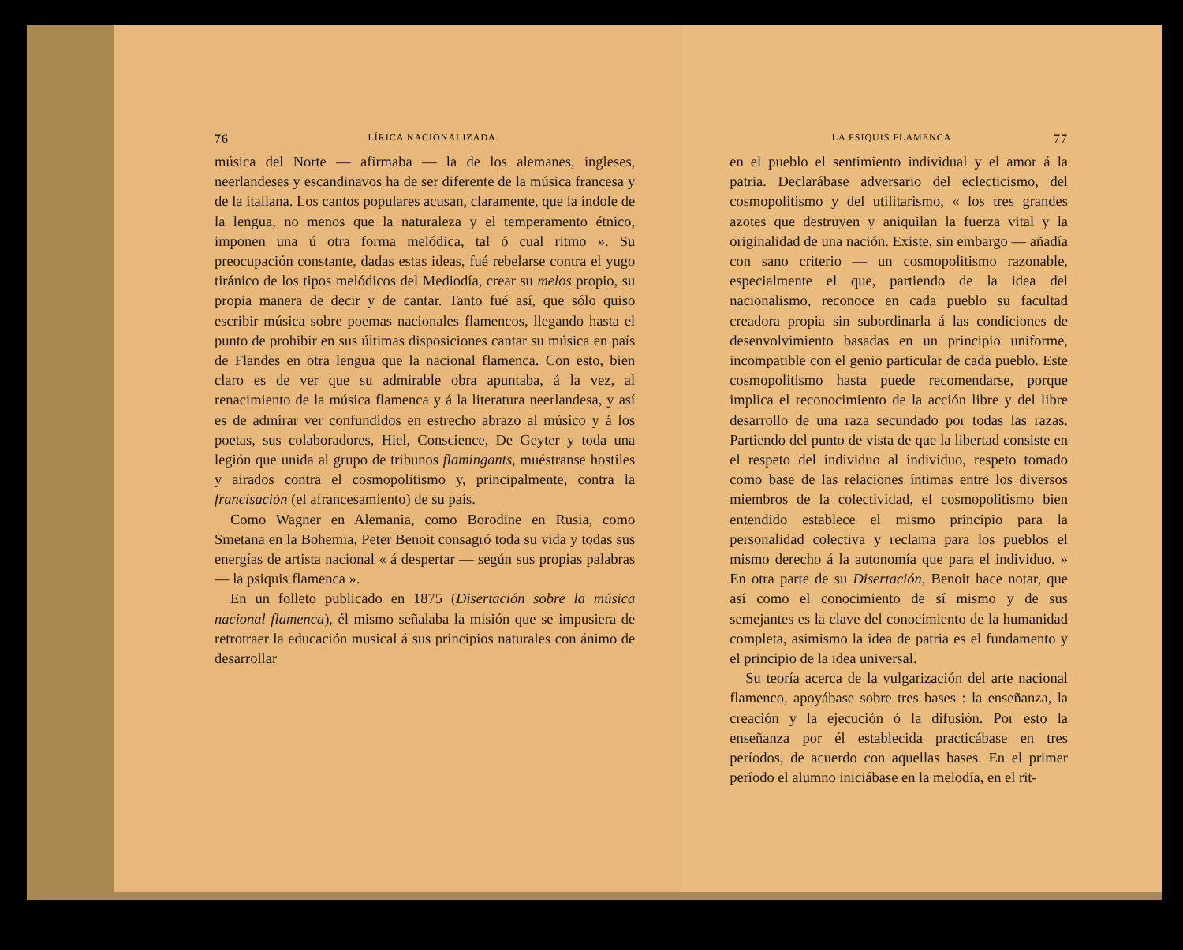76 LÍRICA NACIONALIZADA
música del Norte — afirmaba — la de los alemanes, ingleses, neerlandeses y escandinavos ha de ser diferente de la música francesa y de la italiana. Los cantos populares acusan, claramente, que la índole de la lengua, no menos que la naturaleza y el temperamento étnico, imponen una ú otra forma melódica, tal ó cual ritmo ». Su preocupación constante, dadas estas ideas, fué rebelarse contra el yugo tiránico de los tipos melódicos del Mediodía, crear su melos propio, su propia manera de decir y de cantar. Tanto fué así, que sólo quiso escribir música sobre poemas nacionales flamencos, llegando hasta el punto de prohibir en sus últimas disposiciones cantar su música en país de Flandes en otra lengua que la nacional flamenca. Con esto, bien claro es de ver que su admirable obra apuntaba, á la vez, al renacimiento de la música flamenca y á la literatura neerlandesa, y así es de admirar ver confundidos en estrecho abrazo al músico y á los poetas, sus colaboradores, Hiel, Conscience, De Geyter y toda una legión que unida al grupo de tribunos flamingants, muéstranse hostiles y airados contra el cosmopolitismo y, principalmente, contra la francisación (el afrancesamiento) de su país.
Como Wagner en Alemania, como Borodine en Rusia, como Smetana en la Bohemia, Peter Benoit consagró toda su vida y todas sus energías de artista nacional « á despertar — según sus propias palabras — la psiquis flamenca ».
En un folleto publicado en 1875 (Disertación sobre la música nacional flamenca), él mismo señalaba la misión que se impusiera de retrotraer la educación musical á sus principios naturales con ánimo de desarrollar
LA PSIQUIS FLAMENCA 77
en el pueblo el sentimiento individual y el amor á la patria. Declarábase adversario del eclecticismo, del cosmopolitismo y del utilitarismo, « los tres grandes azotes que destruyen y aniquilan la fuerza vital y la originalidad de una nación. Existe, sin embargo — añadía con sano criterio — un cosmopolitismo razonable, especialmente el que, partiendo de la idea del nacionalismo, reconoce en cada pueblo su facultad creadora propia sin subordinarla á las condiciones de desenvolvimiento basadas en un principio uniforme, incompatible con el genio particular de cada pueblo. Este cosmopolitismo hasta puede recomendarse, porque implica el reconocimiento de la acción libre y del libre desarrollo de una raza secundado por todas las razas. Partiendo del punto de vista de que la libertad consiste en el respeto del individuo al individuo, respeto tomado como base de las relaciones íntimas entre los diversos miembros de la colectividad, el cosmopolitismo bien entendido establece el mismo principio para la personalidad colectiva y reclama para los pueblos el mismo derecho á la autonomía que para el individuo. » En otra parte de su Disertación, Benoit hace notar, que así como el conocimiento de sí mismo y de sus semejantes es la clave del conocimiento de la humanidad completa, asimismo la idea de patria es el fundamento y el principio de la idea universal.
Su teoría acerca de la vulgarización del arte nacional flamenco, apoyábase sobre tres bases : la enseñanza, la creación y la ejecución ó la difusión. Por esto la enseñanza por él establecida practicábase en tres períodos, de acuerdo con aquellas bases. En el primer período el alumno iniciábase en la melodía, en el rit-